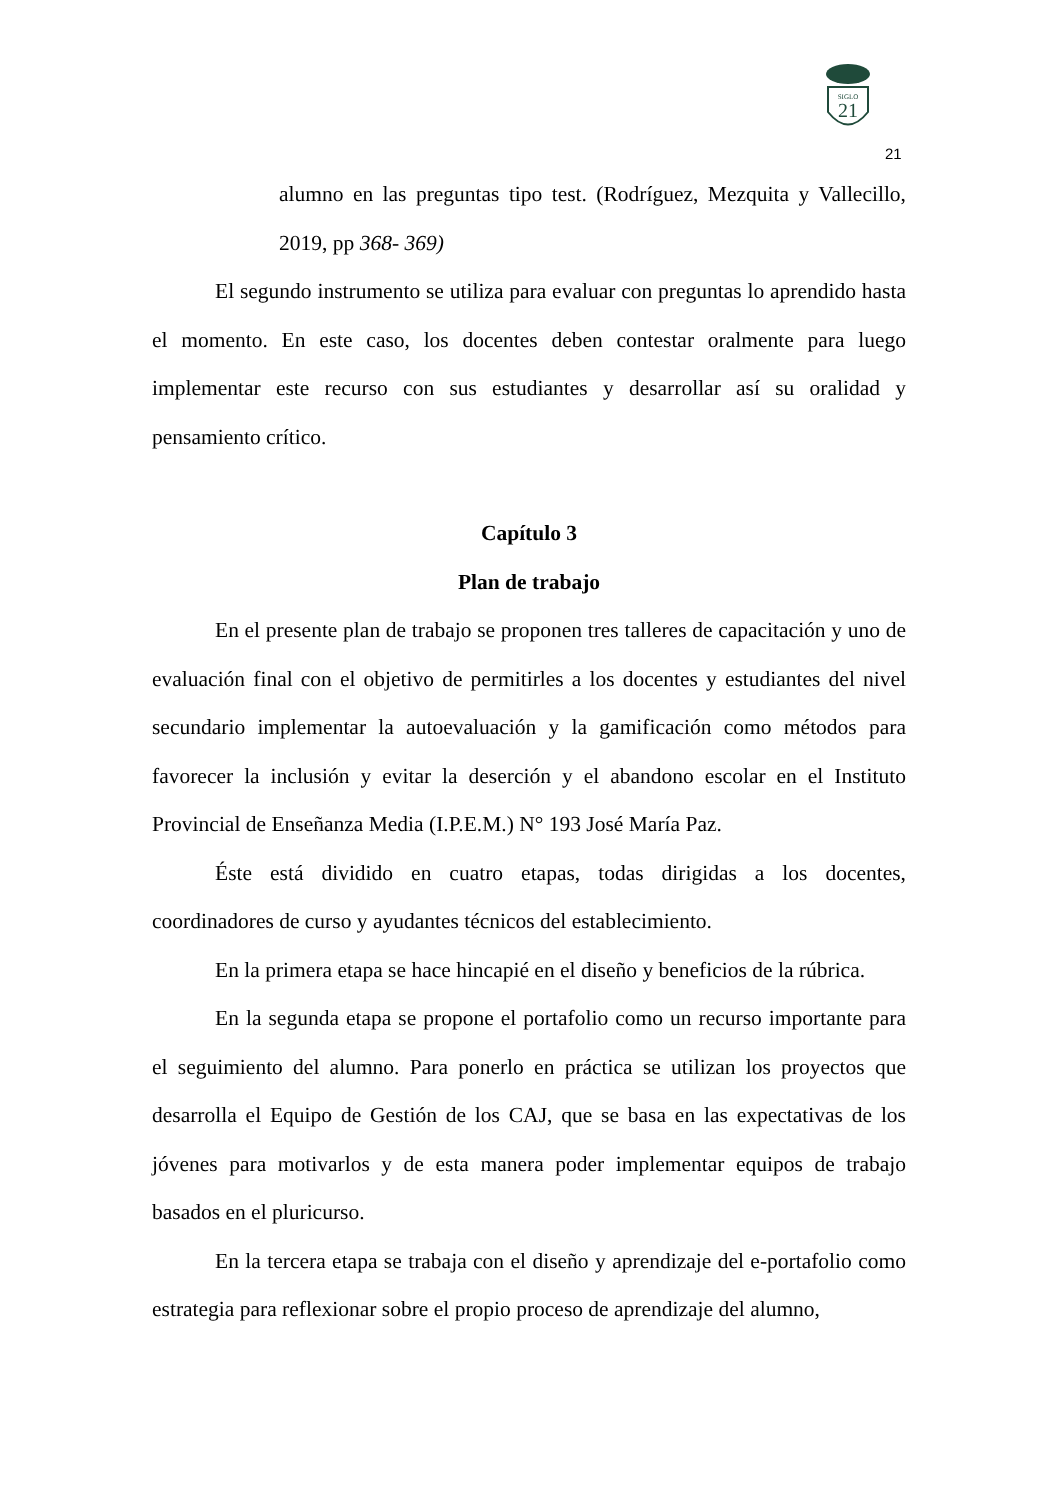21
SIGLO
21
alumno en las preguntas tipo test. (Rodríguez, Mezquita y Vallecillo, 2019, pp 368- 369)
El segundo instrumento se utiliza para evaluar con preguntas lo aprendido hasta el momento. En este caso, los docentes deben contestar oralmente para luego implementar este recurso con sus estudiantes y desarrollar así su oralidad y pensamiento crítico.
Capítulo 3
Plan de trabajo
En el presente plan de trabajo se proponen tres talleres de capacitación y uno de evaluación final con el objetivo de permitirles a los docentes y estudiantes del nivel secundario implementar la autoevaluación y la gamificación como métodos para favorecer la inclusión y evitar la deserción y el abandono escolar en el Instituto Provincial de Enseñanza Media (I.P.E.M.) N° 193 José María Paz.
Éste está dividido en cuatro etapas, todas dirigidas a los docentes, coordinadores de curso y ayudantes técnicos del establecimiento.
En la primera etapa se hace hincapié en el diseño y beneficios de la rúbrica.
En la segunda etapa se propone el portafolio como un recurso importante para el seguimiento del alumno. Para ponerlo en práctica se utilizan los proyectos que desarrolla el Equipo de Gestión de los CAJ, que se basa en las expectativas de los jóvenes para motivarlos y de esta manera poder implementar equipos de trabajo basados en el pluricurso.
En la tercera etapa se trabaja con el diseño y aprendizaje del e-portafolio como estrategia para reflexionar sobre el propio proceso de aprendizaje del alumno,